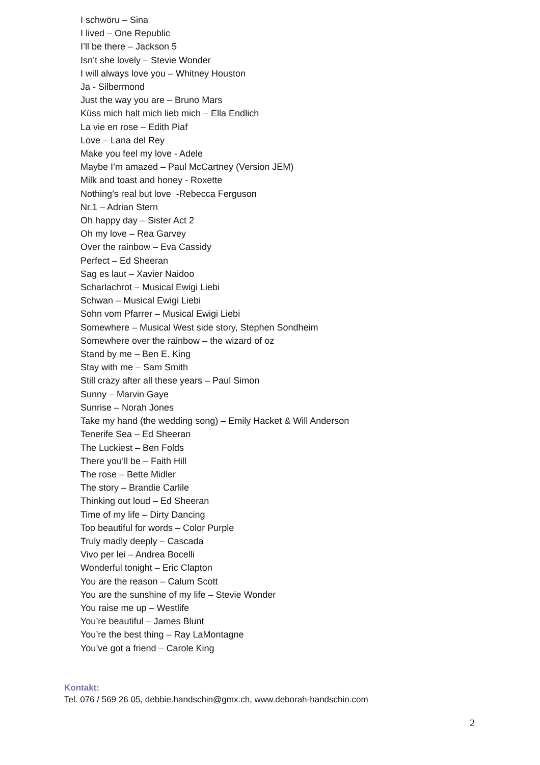I schwöru – Sina
I lived – One Republic
I’ll be there – Jackson 5
Isn’t she lovely – Stevie Wonder
I will always love you – Whitney Houston
Ja - Silbermond
Just the way you are – Bruno Mars
Küss mich halt mich lieb mich – Ella Endlich
La vie en rose – Edith Piaf
Love – Lana del Rey
Make you feel my love - Adele
Maybe I’m amazed – Paul McCartney (Version JEM)
Milk and toast and honey - Roxette
Nothing’s real but love -Rebecca Ferguson
Nr.1 – Adrian Stern
Oh happy day – Sister Act 2
Oh my love – Rea Garvey
Over the rainbow – Eva Cassidy
Perfect – Ed Sheeran
Sag es laut – Xavier Naidoo
Scharlachrot – Musical Ewigi Liebi
Schwan – Musical Ewigi Liebi
Sohn vom Pfarrer – Musical Ewigi Liebi
Somewhere – Musical West side story, Stephen Sondheim
Somewhere over the rainbow – the wizard of oz
Stand by me – Ben E. King
Stay with me – Sam Smith
Still crazy after all these years – Paul Simon
Sunny – Marvin Gaye
Sunrise – Norah Jones
Take my hand (the wedding song) – Emily Hacket & Will Anderson
Tenerife Sea – Ed Sheeran
The Luckiest – Ben Folds
There you’ll be – Faith Hill
The rose – Bette Midler
The story – Brandie Carlile
Thinking out loud – Ed Sheeran
Time of my life – Dirty Dancing
Too beautiful for words – Color Purple
Truly madly deeply – Cascada
Vivo per lei – Andrea Bocelli
Wonderful tonight – Eric Clapton
You are the reason – Calum Scott
You are the sunshine of my life – Stevie Wonder
You raise me up – Westlife
You’re beautiful – James Blunt
You’re the best thing – Ray LaMontagne
You’ve got a friend – Carole King
Kontakt:
Tel. 076 / 569 26 05, debbie.handschin@gmx.ch, www.deborah-handschin.com
2